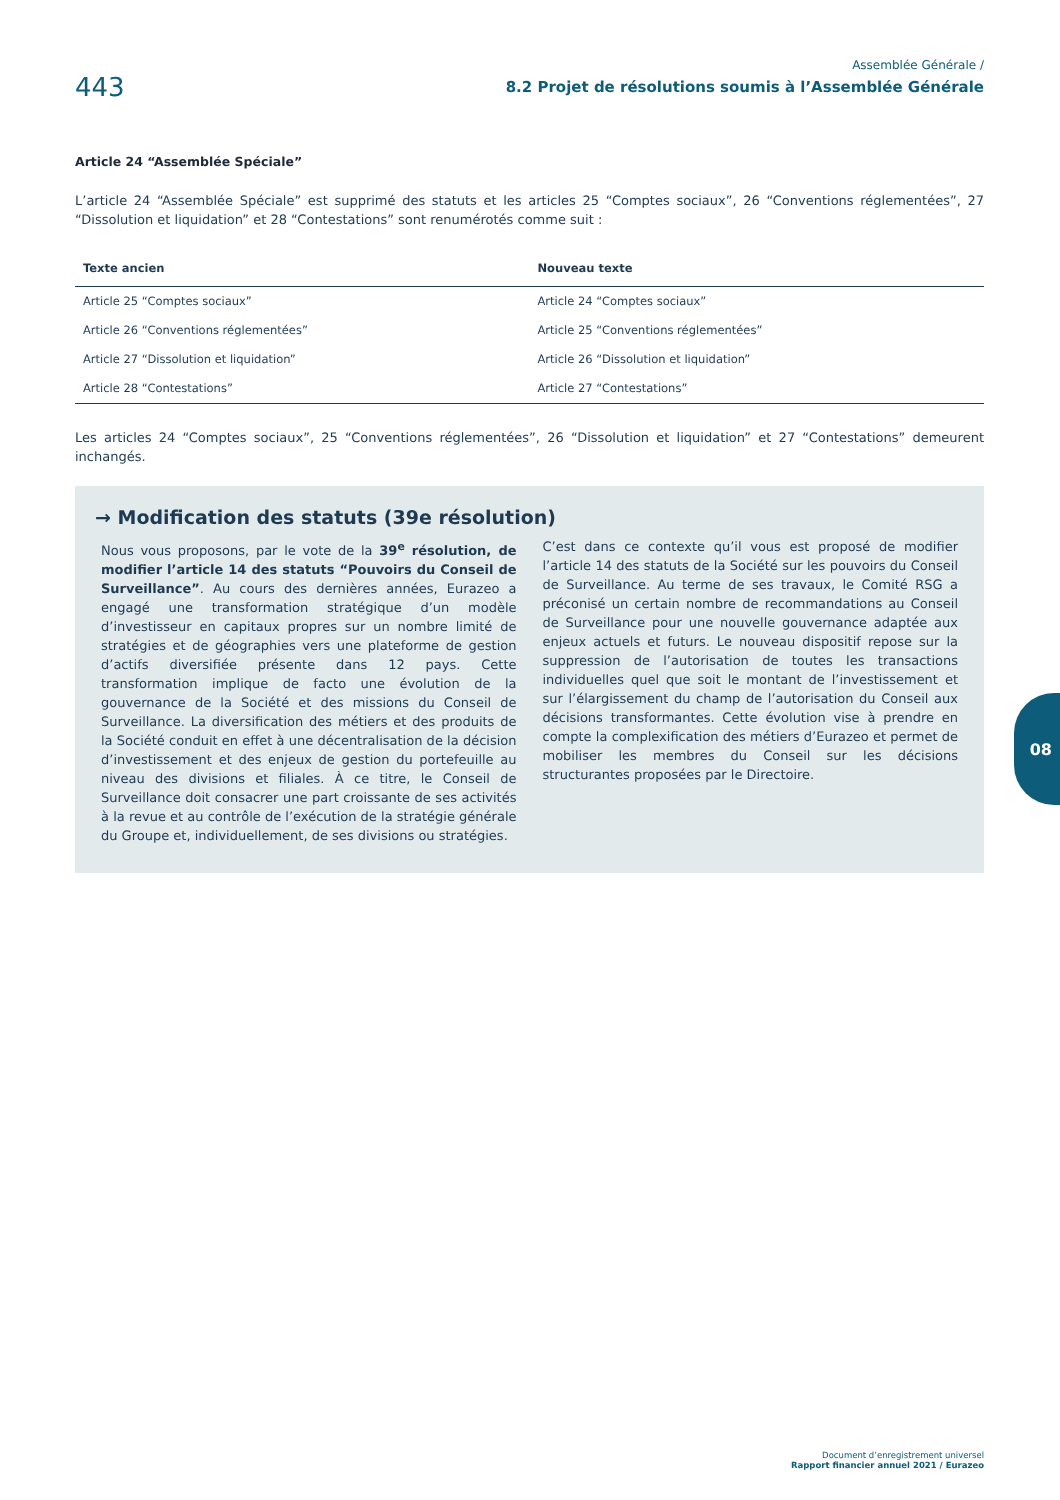443
Assemblée Générale /
8.2 Projet de résolutions soumis à l’Assemblée Générale
Article 24 “Assemblée Spéciale”
L’article 24 “Assemblée Spéciale” est supprimé des statuts et les articles 25 “Comptes sociaux”, 26 “Conventions réglementées”, 27 “Dissolution et liquidation” et 28 “Contestations” sont renumérotés comme suit :
| Texte ancien | Nouveau texte |
| --- | --- |
| Article 25 “Comptes sociaux” | Article 24 “Comptes sociaux” |
| Article 26 “Conventions réglementées” | Article 25 “Conventions réglementées” |
| Article 27 “Dissolution et liquidation” | Article 26 “Dissolution et liquidation” |
| Article 28 “Contestations” | Article 27 “Contestations” |
Les articles 24 “Comptes sociaux”, 25 “Conventions réglementées”, 26 “Dissolution et liquidation” et 27 “Contestations” demeurent inchangés.
→ Modification des statuts (39e résolution)
Nous vous proposons, par le vote de la 39<sup>e</sup> résolution, de modifier l’article 14 des statuts “Pouvoirs du Conseil de Surveillance”. Au cours des dernières années, Eurazeo a engagé une transformation stratégique d’un modèle d’investisseur en capitaux propres sur un nombre limité de stratégies et de géographies vers une plateforme de gestion d’actifs diversifiée présente dans 12 pays. Cette transformation implique de facto une évolution de la gouvernance de la Société et des missions du Conseil de Surveillance. La diversification des métiers et des produits de la Société conduit en effet à une décentralisation de la décision d’investissement et des enjeux de gestion du portefeuille au niveau des divisions et filiales. À ce titre, le Conseil de Surveillance doit consacrer une part croissante de ses activités à la revue et au contrôle de l’exécution de la stratégie générale du Groupe et, individuellement, de ses divisions ou stratégies.
C’est dans ce contexte qu’il vous est proposé de modifier l’article 14 des statuts de la Société sur les pouvoirs du Conseil de Surveillance. Au terme de ses travaux, le Comité RSG a préconisé un certain nombre de recommandations au Conseil de Surveillance pour une nouvelle gouvernance adaptée aux enjeux actuels et futurs. Le nouveau dispositif repose sur la suppression de l’autorisation de toutes les transactions individuelles quel que soit le montant de l’investissement et sur l’élargissement du champ de l’autorisation du Conseil aux décisions transformantes. Cette évolution vise à prendre en compte la complexification des métiers d’Eurazeo et permet de mobiliser les membres du Conseil sur les décisions structurantes proposées par le Directoire.
08
Document d’enregistrement universel
Rapport financier annuel 2021 / Eurazeo